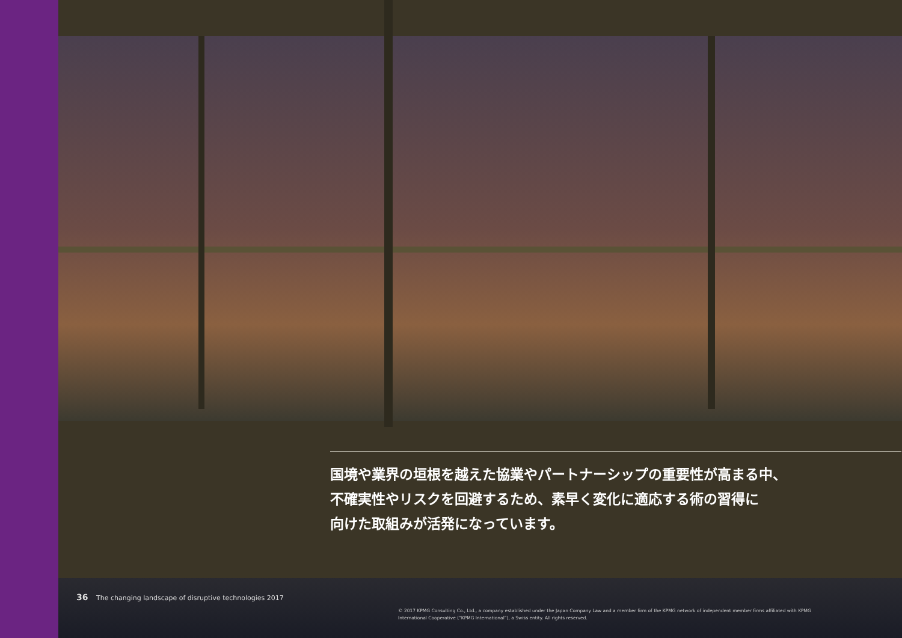国境や業界の垣根を越えた協業やパートナーシップの重要性が高まる中、
不確実性やリスクを回避するため、素早く変化に適応する術の習得に
向けた取組みが活発になっています。
36 The changing landscape of disruptive technologies 2017
© 2017 KPMG Consulting Co., Ltd., a company established under the Japan Company Law and a member firm of the KPMG network of independent member firms affiliated with KPMG International Cooperative (“KPMG International”), a Swiss entity. All rights reserved.